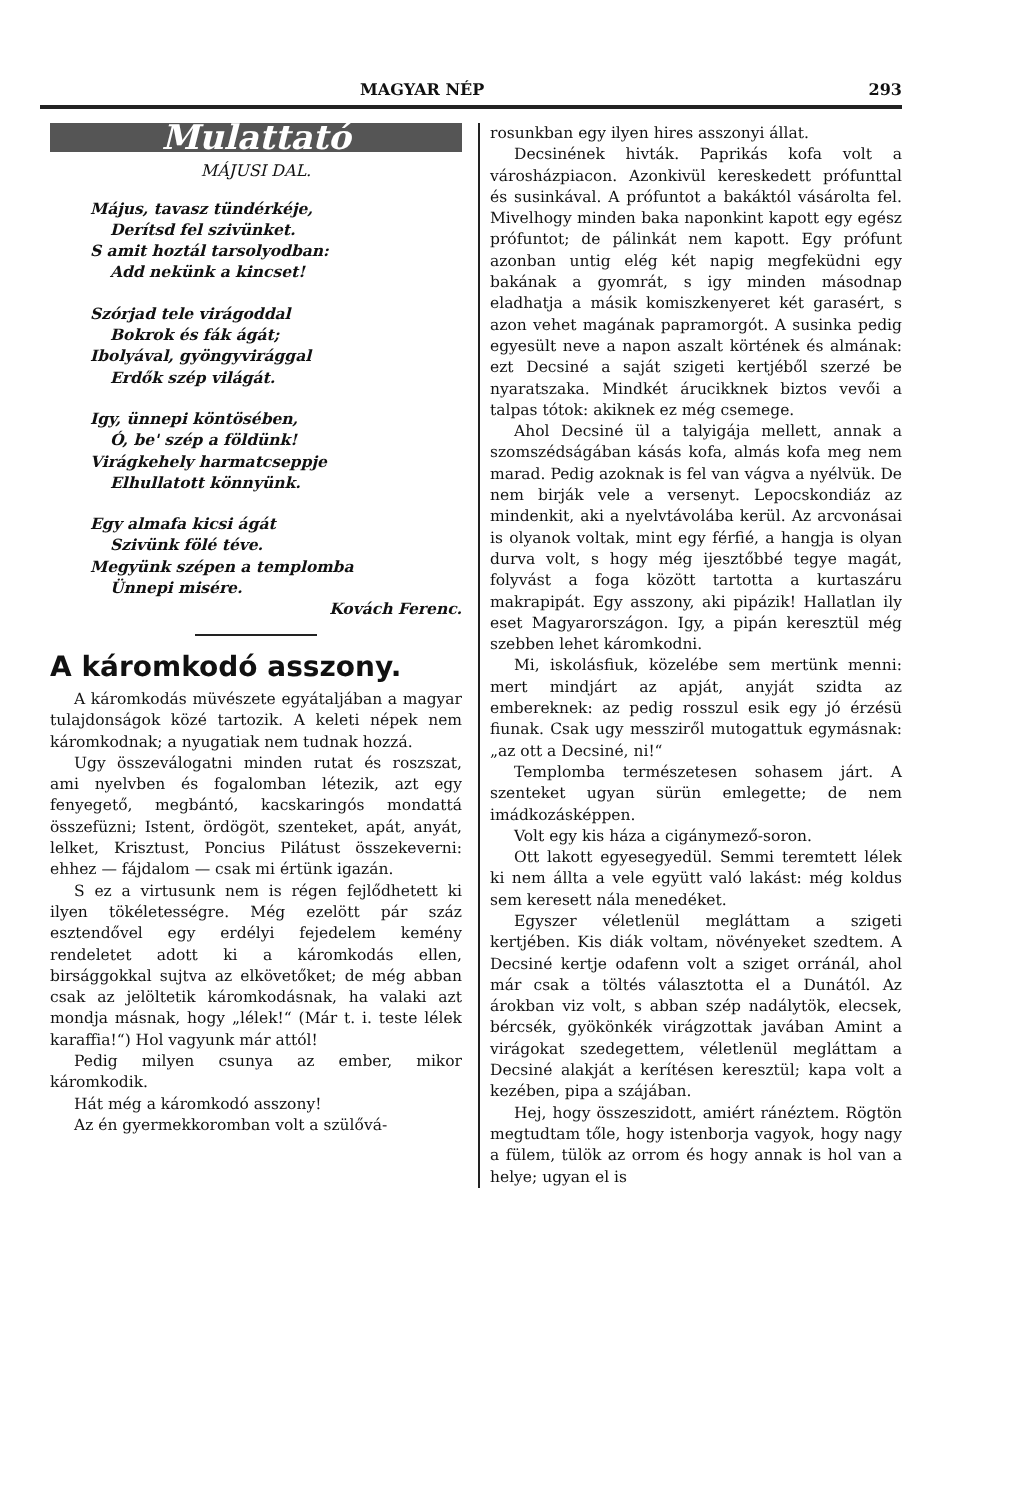MAGYAR NÉP 293
Mulattató
MÁJUSI DAL.
Május, tavasz tündérkéje,
Derítsd fel szivünket.
S amit hoztál tarsolyodban:
Add nekünk a kincset!
Szórjad tele virágoddal
Bokrok és fák ágát;
Ibolyával, gyöngyvirággal
Erdők szép világát.
Igy, ünnepi köntösében,
Ó, be' szép a földünk!
Virágkehely harmatcseppje
Elhullatott könnyünk.
Egy almafa kicsi ágát
Szivünk fölé téve.
Megyünk szépen a templomba
Ünnepi misére.
Kovách Ferenc.
A káromkodó asszony.
A káromkodás müvészete egyátaljában a magyar tulajdonságok közé tartozik. A keleti népek nem káromkodnak; a nyugatiak nem tudnak hozzá.
Ugy összeválogatni minden rutat és roszszat, ami nyelvben és fogalomban létezik, azt egy fenyegető, megbántó, kacskaringós mondattá összefüzni; Istent, ördögöt, szenteket, apát, anyát, lelket, Krisztust, Poncius Pilátust összekeverni: ehhez — fájdalom — csak mi értünk igazán.
S ez a virtusunk nem is régen fejlődhetett ki ilyen tökéletességre. Még ezelött pár száz esztendővel egy erdélyi fejedelem kemény rendeletet adott ki a káromkodás ellen, birsággokkal sujtva az elkövetőket; de még abban csak az jelöltetik káromkodásnak, ha valaki azt mondja másnak, hogy „lélek!“ (Már t. i. teste lélek karaffia!“) Hol vagyunk már attól!
Pedig milyen csunya az ember, mikor káromkodik.
Hát még a káromkodó asszony!
Az én gyermekkoromban volt a szülővá-
rosunkban egy ilyen hires asszonyi állat.
Decsinének hivták. Paprikás kofa volt a városházpiacon. Azonkivül kereskedett prófunttal és susinkával. A prófuntot a bakáktól vásárolta fel. Mivelhogy minden baka naponkint kapott egy egész prófuntot; de pálinkát nem kapott. Egy prófunt azonban untig elég két napig megfeküdni egy bakának a gyomrát, s igy minden másodnap eladhatja a másik komiszkenyeret két garasért, s azon vehet magának papramorgót. A susinka pedig egyesült neve a napon aszalt körtének és almának: ezt Decsiné a saját szigeti kertjéből szerzé be nyaratszaka. Mindkét árucikknek biztos vevői a talpas tótok: akiknek ez még csemege.
Ahol Decsiné ül a talyigája mellett, annak a szomszédságában kásás kofa, almás kofa meg nem marad. Pedig azoknak is fel van vágva a nyélvük. De nem birják vele a versenyt. Lepocskondiáz az mindenkit, aki a nyelvtávolába kerül. Az arcvonásai is olyanok voltak, mint egy férfié, a hangja is olyan durva volt, s hogy még ijesztőbbé tegye magát, folyvást a foga között tartotta a kurtaszáru makrapipát. Egy asszony, aki pipázik! Hallatlan ily eset Magyarországon. Igy, a pipán keresztül még szebben lehet káromkodni.
Mi, iskolásfiuk, közelébe sem mertünk menni: mert mindjárt az apját, anyját szidta az embereknek: az pedig rosszul esik egy jó érzésü fiunak. Csak ugy messziről mutogattuk egymásnak: „az ott a Decsiné, ni!“
Templomba természetesen sohasem járt. A szenteket ugyan sürün emlegette; de nem imádkozásképpen.
Volt egy kis háza a cigánymező-soron.
Ott lakott egyesegyedül. Semmi teremtett lélek ki nem állta a vele együtt való lakást: még koldus sem keresett nála menedéket.
Egyszer véletlenül megláttam a szigeti kertjében. Kis diák voltam, növényeket szedtem. A Decsiné kertje odafenn volt a sziget orránál, ahol már csak a töltés választotta el a Dunától. Az árokban viz volt, s abban szép nadálytök, elecsek, bércsék, gyökönkék virágzottak javában Amint a virágokat szedegettem, véletlenül megláttam a Decsiné alakját a kerítésen keresztül; kapa volt a kezében, pipa a szájában.
Hej, hogy összeszidott, amiért ránéztem. Rögtön megtudtam tőle, hogy istenborja vagyok, hogy nagy a fülem, tülök az orrom és hogy annak is hol van a helye; ugyan el is